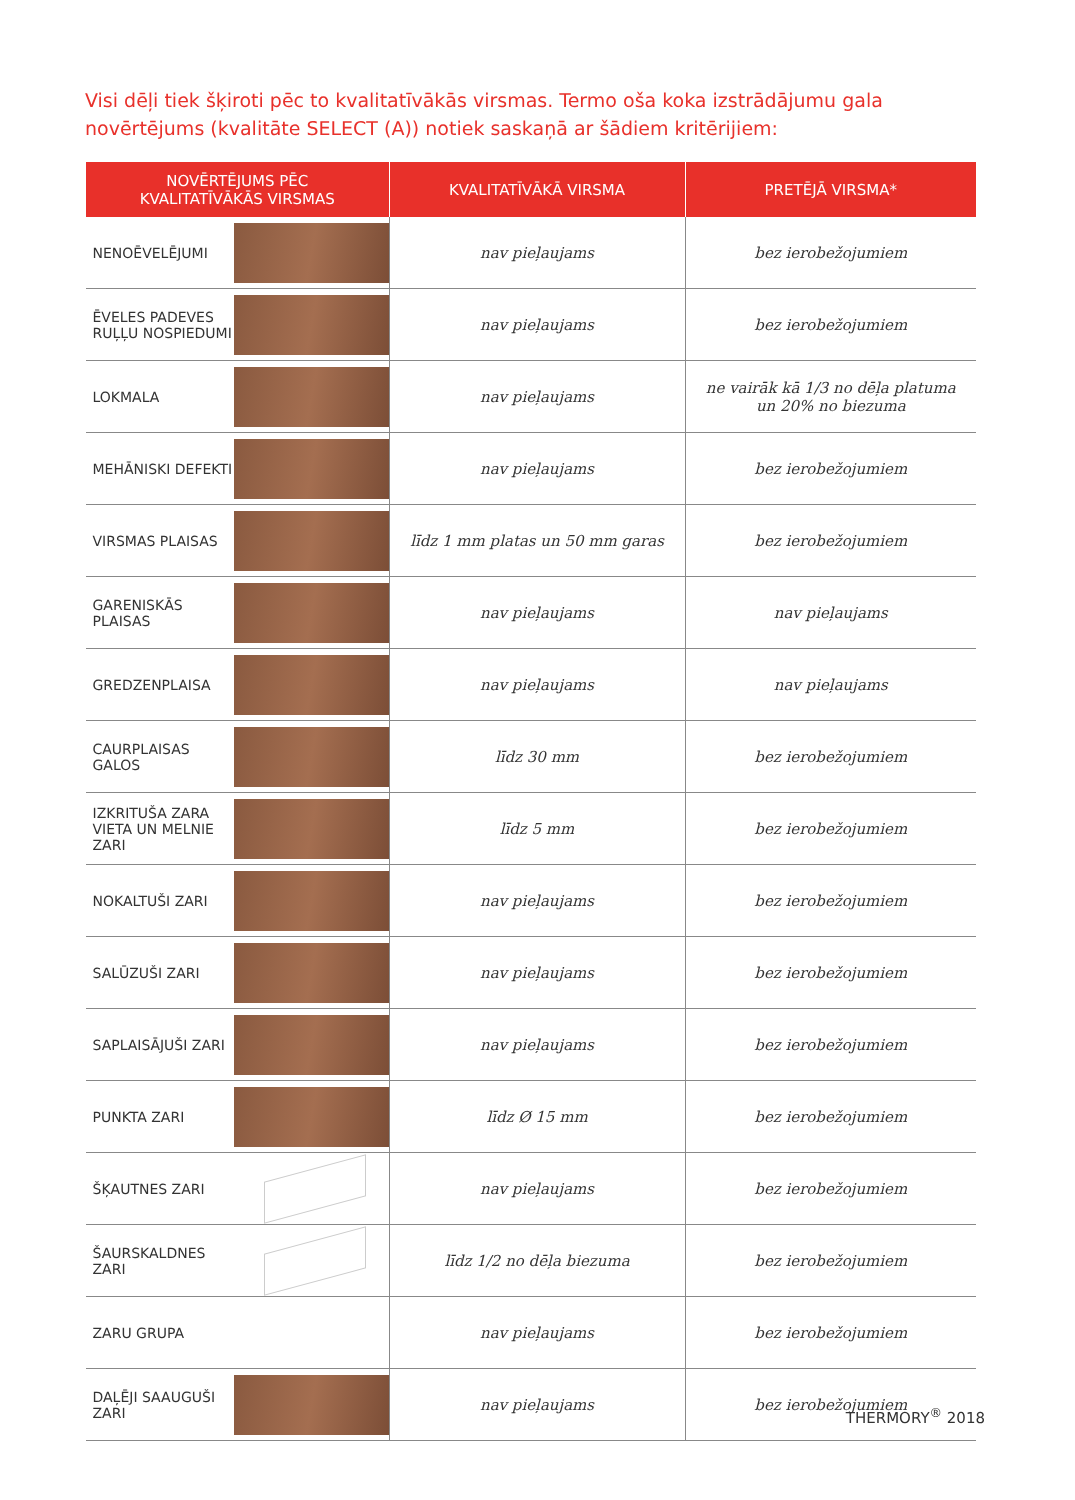Visi dēļi tiek šķiroti pēc to kvalitatīvākās virsmas. Termo oša koka izstrādājumu gala novērtējums (kvalitāte SELECT (A)) notiek saskaņā ar šādiem kritērijiem:
| NOVĒRTĒJUMS PĒC KVALITATĪVĀKĀS VIRSMAS | | KVALITATĪVĀKĀ VIRSMA | PRETĒJĀ VIRSMA* |
| --- | --- | --- | --- |
| NENOĒVELĒJUMI | | nav pieļaujams | bez ierobežojumiem |
| ĒVELES PADEVES RUĻĻU NOSPIEDUMI | | nav pieļaujams | bez ierobežojumiem |
| LOKMALA | | nav pieļaujams | ne vairāk kā 1/3 no dēļa platuma un 20% no biezuma |
| MEHĀNISKI DEFEKTI | | nav pieļaujams | bez ierobežojumiem |
| VIRSMAS PLAISAS | | līdz 1 mm platas un 50 mm garas | bez ierobežojumiem |
| GARENISKĀS PLAISAS | | nav pieļaujams | nav pieļaujams |
| GREDZENPLAISA | | nav pieļaujams | nav pieļaujams |
| CAURPLAISAS GALOS | | līdz 30 mm | bez ierobežojumiem |
| IZKRITUŠA ZARA VIETA UN MELNIE ZARI | | līdz 5 mm | bez ierobežojumiem |
| NOKALTUŠI ZARI | | nav pieļaujams | bez ierobežojumiem |
| SALŪZUŠI ZARI | | nav pieļaujams | bez ierobežojumiem |
| SAPLAISĀJUŠI ZARI | | nav pieļaujams | bez ierobežojumiem |
| PUNKTA ZARI | | līdz Ø 15 mm | bez ierobežojumiem |
| ŠĶAUTNES ZARI | | nav pieļaujams | bez ierobežojumiem |
| ŠAURSKALDNES ZARI | | līdz 1/2 no dēļa biezuma | bez ierobežojumiem |
| ZARU GRUPA | | nav pieļaujams | bez ierobežojumiem |
| DAĻĒJI SAAUGUŠI ZARI | | nav pieļaujams | bez ierobežojumiem |
THERMORY<sup>®</sup> 2018